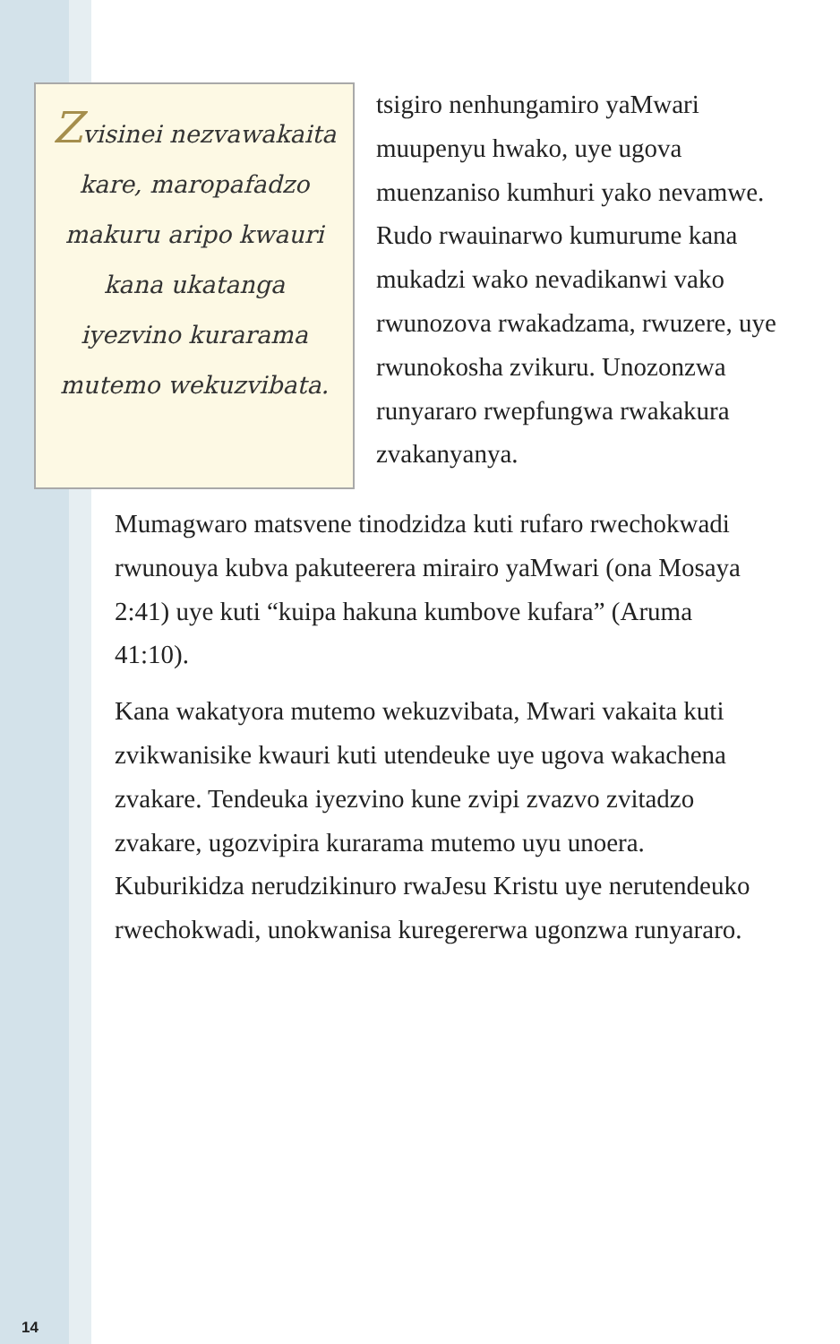Zvisinei nezvawakaita kare, maropafadzo makuru aripo kwauri kana ukatanga iyezvino kurarama mutemo wekuzvibata.
tsigiro nenhungamiro yaMwari muupenyu hwako, uye ugova muenzaniso kumhuri yako nevamwe. Rudo rwauinarwo kumurume kana mukadzi wako nevadikanwi vako rwunozova rwakadzama, rwuzere, uye rwunokosha zvikuru. Unozonzwa runyararo rwepfungwa rwakakura zvakanyanya.
Mumagwaro matsvene tinodzidza kuti rufaro rwechokwadi rwunouya kubva pakuteerera mirairo yaMwari (ona Mosaya 2:41) uye kuti “kuipa hakuna kumbove kufara” (Aruma 41:10).
Kana wakatyora mutemo wekuzvibata, Mwari vakaita kuti zvikwanisike kwauri kuti utendeuke uye ugova wakachena zvakare. Tendeuka iyezvino kune zvipi zvazvo zvitadzo zvakare, ugozvipira kurarama mutemo uyu unoera. Kuburikidza nerudzikinuro rwaJesu Kristu uye nerutendeuko rwechokwadi, unokwanisa kuregererwa ugonzwa runyararo.
14